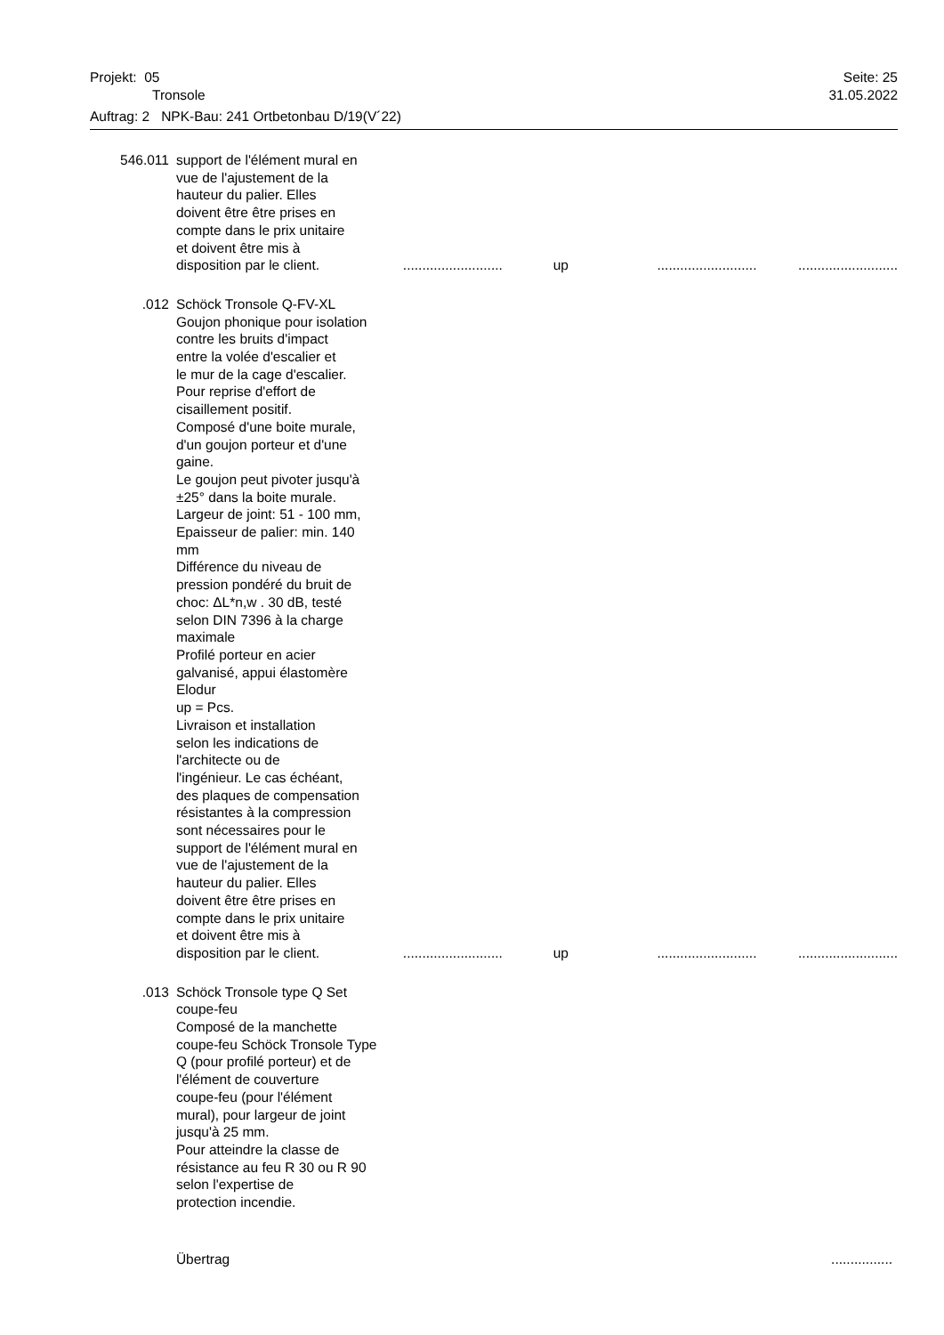Projekt: 05 Seite: 25
Tronsole 31.05.2022
Auftrag: 2 NPK-Bau: 241 Ortbetonbau D/19(V´22)
| 546.011 | support de l'élément mural en vue de l'ajustement de la hauteur du palier. Elles doivent être être prises en compte dans le prix unitaire et doivent être mis à disposition par le client. | .......................... | up | .......................... | .......................... |
| .012 | Schöck Tronsole Q-FV-XL Goujon phonique pour isolation contre les bruits d'impact entre la volée d'escalier et le mur de la cage d'escalier. Pour reprise d'effort de cisaillement positif. Composé d'une boite murale, d'un goujon porteur et d'une gaine. Le goujon peut pivoter jusqu'à ±25° dans la boite murale. Largeur de joint: 51 - 100 mm, Epaisseur de palier: min. 140 mm Différence du niveau de pression pondéré du bruit de choc: ΔL*n,w . 30 dB, testé selon DIN 7396 à la charge maximale Profilé porteur en acier galvanisé, appui élastomère Elodur up = Pcs. Livraison et installation selon les indications de l'architecte ou de l'ingénieur. Le cas échéant, des plaques de compensation résistantes à la compression sont nécessaires pour le support de l'élément mural en vue de l'ajustement de la hauteur du palier. Elles doivent être être prises en compte dans le prix unitaire et doivent être mis à disposition par le client. | .......................... | up | .......................... | .......................... |
| .013 | Schöck Tronsole type Q Set coupe-feu Composé de la manchette coupe-feu Schöck Tronsole Type Q (pour profilé porteur) et de l'élément de couverture coupe-feu (pour l'élément mural), pour largeur de joint jusqu'à 25 mm. Pour atteindre la classe de résistance au feu R 30 ou R 90 selon l'expertise de protection incendie. | | | | |
| | Übertrag | | | | ................ |